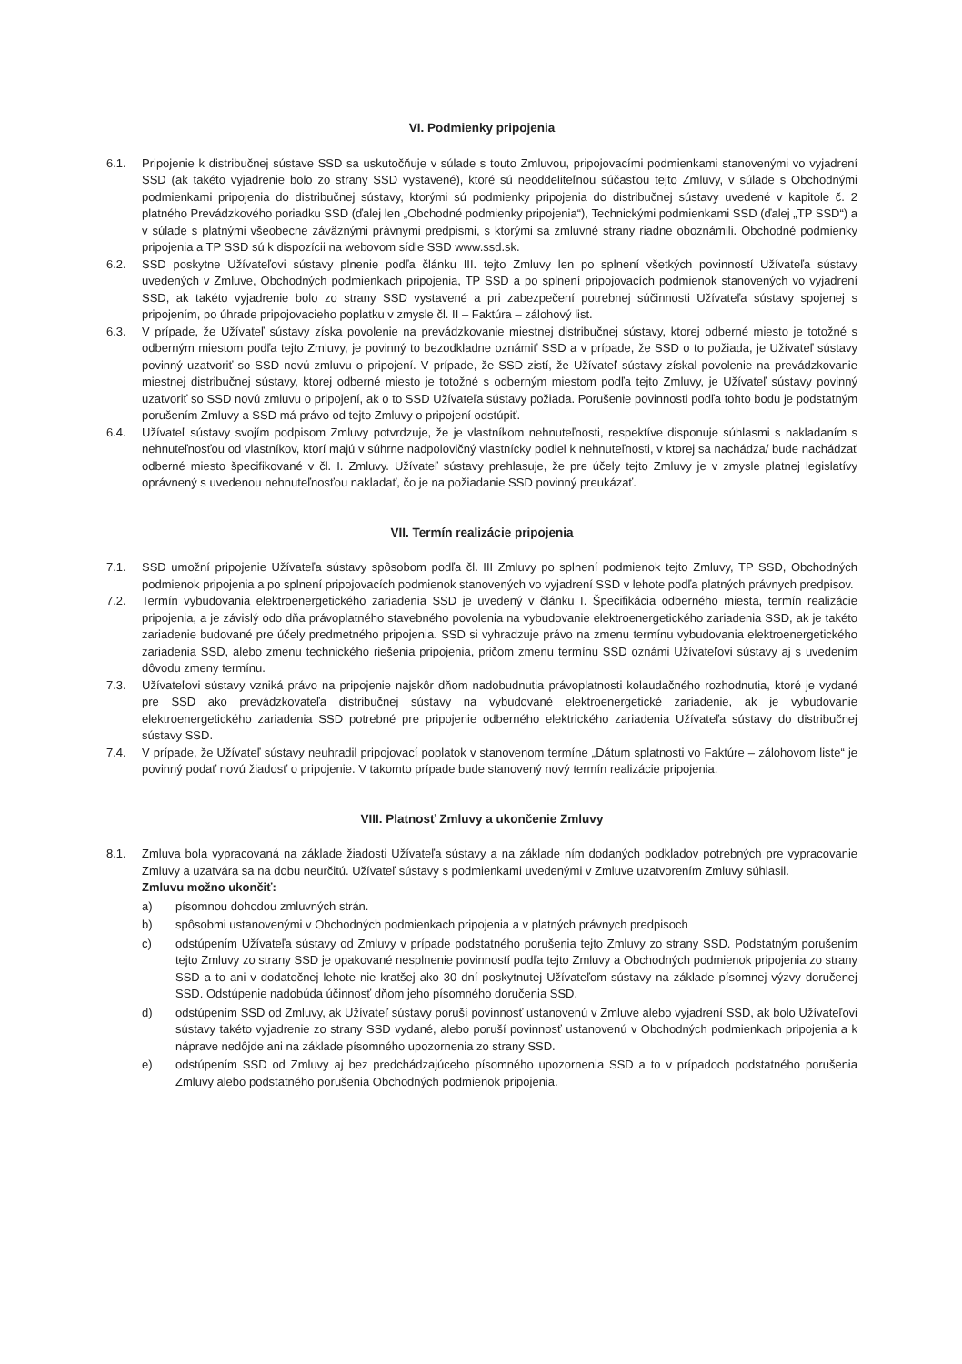VI. Podmienky pripojenia
6.1. Pripojenie k distribučnej sústave SSD sa uskutočňuje v súlade s touto Zmluvou, pripojovacími podmienkami stanovenými vo vyjadrení SSD (ak takéto vyjadrenie bolo zo strany SSD vystavené), ktoré sú neoddeliteľnou súčasťou tejto Zmluvy, v súlade s Obchodnými podmienkami pripojenia do distribučnej sústavy, ktorými sú podmienky pripojenia do distribučnej sústavy uvedené v kapitole č. 2 platného Prevádzkového poriadku SSD (ďalej len „Obchodné podmienky pripojenia“), Technickými podmienkami SSD (ďalej „TP SSD“) a v súlade s platnými všeobecne záväznými právnymi predpismi, s ktorými sa zmluvné strany riadne oboznámili. Obchodné podmienky pripojenia a TP SSD sú k dispozícii na webovom sídle SSD www.ssd.sk.
6.2. SSD poskytne Užívateľovi sústavy plnenie podľa článku III. tejto Zmluvy len po splnení všetkých povinností Užívateľa sústavy uvedených v Zmluve, Obchodných podmienkach pripojenia, TP SSD a po splnení pripojovacích podmienok stanovených vo vyjadrení SSD, ak takéto vyjadrenie bolo zo strany SSD vystavené a pri zabezpečení potrebnej súčinnosti Užívateľa sústavy spojenej s pripojením, po úhrade pripojovacieho poplatku v zmysle čl. II – Faktúra – zálohový list.
6.3. V prípade, že Užívateľ sústavy získa povolenie na prevádzkovanie miestnej distribučnej sústavy, ktorej odberné miesto je totožné s odberným miestom podľa tejto Zmluvy, je povinný to bezodkladne oznámiť SSD a v prípade, že SSD o to požiada, je Užívateľ sústavy povinný uzatvoriť so SSD novú zmluvu o pripojení. V prípade, že SSD zistí, že Užívateľ sústavy získal povolenie na prevádzkovanie miestnej distribučnej sústavy, ktorej odberné miesto je totožné s odberným miestom podľa tejto Zmluvy, je Užívateľ sústavy povinný uzatvoriť so SSD novú zmluvu o pripojení, ak o to SSD Užívateľa sústavy požiada. Porušenie povinnosti podľa tohto bodu je podstatným porušením Zmluvy a SSD má právo od tejto Zmluvy o pripojení odstúpiť.
6.4. Užívateľ sústavy svojím podpisom Zmluvy potvrdzuje, že je vlastníkom nehnuteľnosti, respektíve disponuje súhlasmi s nakladaním s nehnuteľnosťou od vlastníkov, ktorí majú v súhrne nadpolovičný vlastnícky podiel k nehnuteľnosti, v ktorej sa nachádza/ bude nachádzať odberné miesto špecifikované v čl. I. Zmluvy. Užívateľ sústavy prehlasuje, že pre účely tejto Zmluvy je v zmysle platnej legislatívy oprávnený s uvedenou nehnuteľnosťou nakladať, čo je na požiadanie SSD povinný preukázať.
VII. Termín realizácie pripojenia
7.1. SSD umožní pripojenie Užívateľa sústavy spôsobom podľa čl. III Zmluvy po splnení podmienok tejto Zmluvy, TP SSD, Obchodných podmienok pripojenia a po splnení pripojovacích podmienok stanovených vo vyjadrení SSD v lehote podľa platných právnych predpisov.
7.2. Termín vybudovania elektroenergetického zariadenia SSD je uvedený v článku I. Špecifikácia odberného miesta, termín realizácie pripojenia, a je závislý odo dňa právoplatného stavebného povolenia na vybudovanie elektroenergetického zariadenia SSD, ak je takéto zariadenie budované pre účely predmetného pripojenia. SSD si vyhradzuje právo na zmenu termínu vybudovania elektroenergetického zariadenia SSD, alebo zmenu technického riešenia pripojenia, pričom zmenu termínu SSD oznámi Užívateľovi sústavy aj s uvedením dôvodu zmeny termínu.
7.3. Užívateľovi sústavy vzniká právo na pripojenie najskôr dňom nadobudnutia právoplatnosti kolaudačného rozhodnutia, ktoré je vydané pre SSD ako prevádzkovateľa distribučnej sústavy na vybudované elektroenergetické zariadenie, ak je vybudovanie elektroenergetického zariadenia SSD potrebné pre pripojenie odberného elektrického zariadenia Užívateľa sústavy do distribučnej sústavy SSD.
7.4. V prípade, že Užívateľ sústavy neuhradil pripojovací poplatok v stanovenom termíne „Dátum splatnosti vo Faktúre – zálohovom liste“ je povinný podať novú žiadosť o pripojenie. V takomto prípade bude stanovený nový termín realizácie pripojenia.
VIII. Platnosť Zmluvy a ukončenie Zmluvy
8.1. Zmluva bola vypracovaná na základe žiadosti Užívateľa sústavy a na základe ním dodaných podkladov potrebných pre vypracovanie Zmluvy a uzatvára sa na dobu neurčitú. Užívateľ sústavy s podmienkami uvedenými v Zmluve uzatvorením Zmluvy súhlasil.
Zmluvu možno ukončiť:
a) písomnou dohodou zmluvných strán.
b) spôsobmi ustanovenými v Obchodných podmienkach pripojenia a v platných právnych predpisoch
c) odstúpením Užívateľa sústavy od Zmluvy v prípade podstatného porušenia tejto Zmluvy zo strany SSD. Podstatným porušením tejto Zmluvy zo strany SSD je opakované nesplnenie povinností podľa tejto Zmluvy a Obchodných podmienok pripojenia zo strany SSD a to ani v dodatočnej lehote nie kratšej ako 30 dní poskytnutej Užívateľom sústavy na základe písomnej výzvy doručenej SSD. Odstúpenie nadobúda účinnosť dňom jeho písomného doručenia SSD.
d) odstúpením SSD od Zmluvy, ak Užívateľ sústavy poruší povinnosť ustanovenú v Zmluve alebo vyjadrení SSD, ak bolo Užívateľovi sústavy takéto vyjadrenie zo strany SSD vydané, alebo poruší povinnosť ustanovenú v Obchodných podmienkach pripojenia a k náprave nedôjde ani na základe písomného upozornenia zo strany SSD.
e) odstúpením SSD od Zmluvy aj bez predchádzajúceho písomného upozornenia SSD a to v prípadoch podstatného porušenia Zmluvy alebo podstatného porušenia Obchodných podmienok pripojenia.